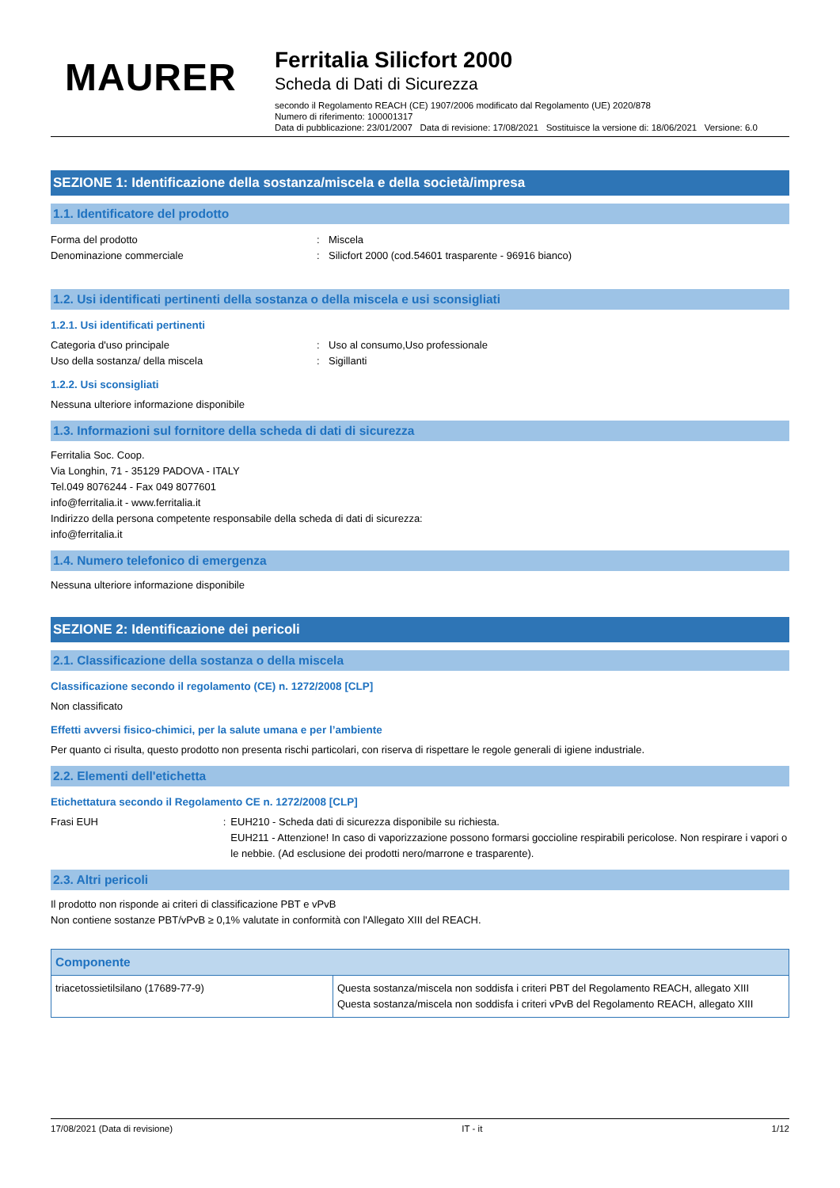MAURER
Ferritalia Silicfort 2000
Scheda di Dati di Sicurezza
secondo il Regolamento REACH (CE) 1907/2006 modificato dal Regolamento (UE) 2020/878
Numero di riferimento: 100001317
Data di pubblicazione: 23/01/2007 Data di revisione: 17/08/2021 Sostituisce la versione di: 18/06/2021 Versione: 6.0
SEZIONE 1: Identificazione della sostanza/miscela e della società/impresa
1.1. Identificatore del prodotto
Forma del prodotto : Miscela
Denominazione commerciale : Silicfort 2000 (cod.54601 trasparente - 96916 bianco)
1.2. Usi identificati pertinenti della sostanza o della miscela e usi sconsigliati
1.2.1. Usi identificati pertinenti
Categoria d'uso principale : Uso al consumo,Uso professionale
Uso della sostanza/ della miscela : Sigillanti
1.2.2. Usi sconsigliati
Nessuna ulteriore informazione disponibile
1.3. Informazioni sul fornitore della scheda di dati di sicurezza
Ferritalia Soc. Coop.
Via Longhin, 71 - 35129 PADOVA - ITALY
Tel.049 8076244 - Fax 049 8077601
info@ferritalia.it - www.ferritalia.it
Indirizzo della persona competente responsabile della scheda di dati di sicurezza:
info@ferritalia.it
1.4. Numero telefonico di emergenza
Nessuna ulteriore informazione disponibile
SEZIONE 2: Identificazione dei pericoli
2.1. Classificazione della sostanza o della miscela
Classificazione secondo il regolamento (CE) n. 1272/2008 [CLP]
Non classificato
Effetti avversi fisico-chimici, per la salute umana e per l’ambiente
Per quanto ci risulta, questo prodotto non presenta rischi particolari, con riserva di rispettare le regole generali di igiene industriale.
2.2. Elementi dell'etichetta
Etichettatura secondo il Regolamento CE n. 1272/2008 [CLP]
Frasi EUH : EUH210 - Scheda dati di sicurezza disponibile su richiesta.
EUH211 - Attenzione! In caso di vaporizzazione possono formarsi goccioline respirabili pericolose. Non respirare i vapori o le nebbie. (Ad esclusione dei prodotti nero/marrone e trasparente).
2.3. Altri pericoli
Il prodotto non risponde ai criteri di classificazione PBT e vPvB
Non contiene sostanze PBT/vPvB ≥ 0,1% valutate in conformità con l'Allegato XIII del REACH.
| Componente | |
| --- | --- |
| triacetossietilsilano (17689-77-9) | Questa sostanza/miscela non soddisfa i criteri PBT del Regolamento REACH, allegato XIII Questa sostanza/miscela non soddisfa i criteri vPvB del Regolamento REACH, allegato XIII |
17/08/2021 (Data di revisione) IT - it 1/12